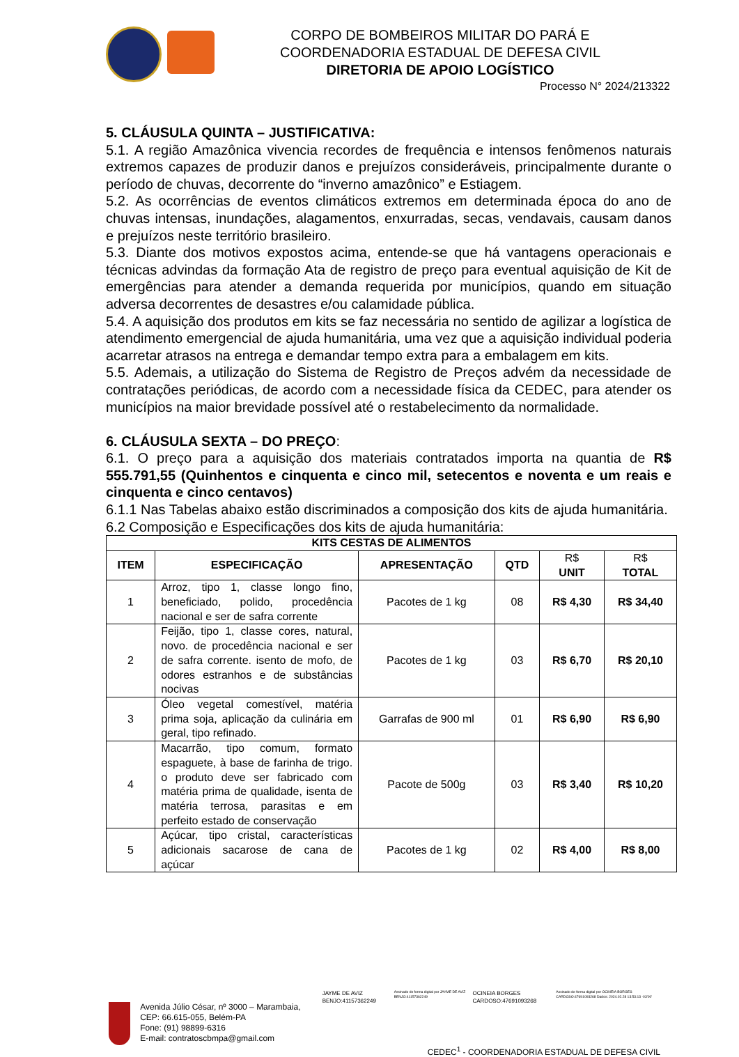CORPO DE BOMBEIROS MILITAR DO PARÁ E
COORDENADORIA ESTADUAL DE DEFESA CIVIL
DIRETORIA DE APOIO LOGÍSTICO
Processo N° 2024/213322
5. CLÁUSULA QUINTA – JUSTIFICATIVA:
5.1. A região Amazônica vivencia recordes de frequência e intensos fenômenos naturais extremos capazes de produzir danos e prejuízos consideráveis, principalmente durante o período de chuvas, decorrente do “inverno amazônico” e Estiagem.
5.2. As ocorrências de eventos climáticos extremos em determinada época do ano de chuvas intensas, inundações, alagamentos, enxurradas, secas, vendavais, causam danos e prejuízos neste território brasileiro.
5.3. Diante dos motivos expostos acima, entende-se que há vantagens operacionais e técnicas advindas da formação Ata de registro de preço para eventual aquisição de Kit de emergências para atender a demanda requerida por municípios, quando em situação adversa decorrentes de desastres e/ou calamidade pública.
5.4. A aquisição dos produtos em kits se faz necessária no sentido de agilizar a logística de atendimento emergencial de ajuda humanitária, uma vez que a aquisição individual poderia acarretar atrasos na entrega e demandar tempo extra para a embalagem em kits.
5.5. Ademais, a utilização do Sistema de Registro de Preços advém da necessidade de contratações periódicas, de acordo com a necessidade física da CEDEC, para atender os municípios na maior brevidade possível até o restabelecimento da normalidade.
6. CLÁUSULA SEXTA – DO PREÇO:
6.1. O preço para a aquisição dos materiais contratados importa na quantia de R$ 555.791,55 (Quinhentos e cinquenta e cinco mil, setecentos e noventa e um reais e cinquenta e cinco centavos)
6.1.1 Nas Tabelas abaixo estão discriminados a composição dos kits de ajuda humanitária.
6.2 Composição e Especificações dos kits de ajuda humanitária:
| KITS CESTAS DE ALIMENTOS | | | | | |
| --- | --- | --- | --- | --- | --- |
| ITEM | ESPECIFICAÇÃO | APRESENTAÇÃO | QTD | R$ UNIT | R$ TOTAL |
| 1 | Arroz, tipo 1, classe longo fino, beneficiado, polido, procedência nacional e ser de safra corrente | Pacotes de 1 kg | 08 | R$ 4,30 | R$ 34,40 |
| 2 | Feijão, tipo 1, classe cores, natural, novo. de procedência nacional e ser de safra corrente. isento de mofo, de odores estranhos e de substâncias nocivas | Pacotes de 1 kg | 03 | R$ 6,70 | R$ 20,10 |
| 3 | Óleo vegetal comestível, matéria prima soja, aplicação da culinária em geral, tipo refinado. | Garrafas de 900 ml | 01 | R$ 6,90 | R$ 6,90 |
| 4 | Macarrão, tipo comum, formato espaguete, à base de farinha de trigo. o produto deve ser fabricado com matéria prima de qualidade, isenta de matéria terrosa, parasitas e em perfeito estado de conservação | Pacote de 500g | 03 | R$ 3,40 | R$ 10,20 |
| 5 | Açúcar, tipo cristal, características adicionais sacarose de cana de açúcar | Pacotes de 1 kg | 02 | R$ 4,00 | R$ 8,00 |
Avenida Júlio César, nº 3000 – Marambaia, CEP: 66.615-055, Belém-PA
Fone: (91) 98899-6316
E-mail: contratoscbmpa@gmail.com
JAYME DE AVIZ BENJO:41157362249
Assinado de forma digital por JAYME DE AVIZ BENJO:41157362249
OCINEIA BORGES CARDOSO:47691093268
Assinado de forma digital por OCINEIA BORGES CARDOSO:47691093268 Dados: 2024.02.28 13:53:13 -03'00'
CEDEC<sup>1</sup> - COORDENADORIA ESTADUAL DE DEFESA CIVIL